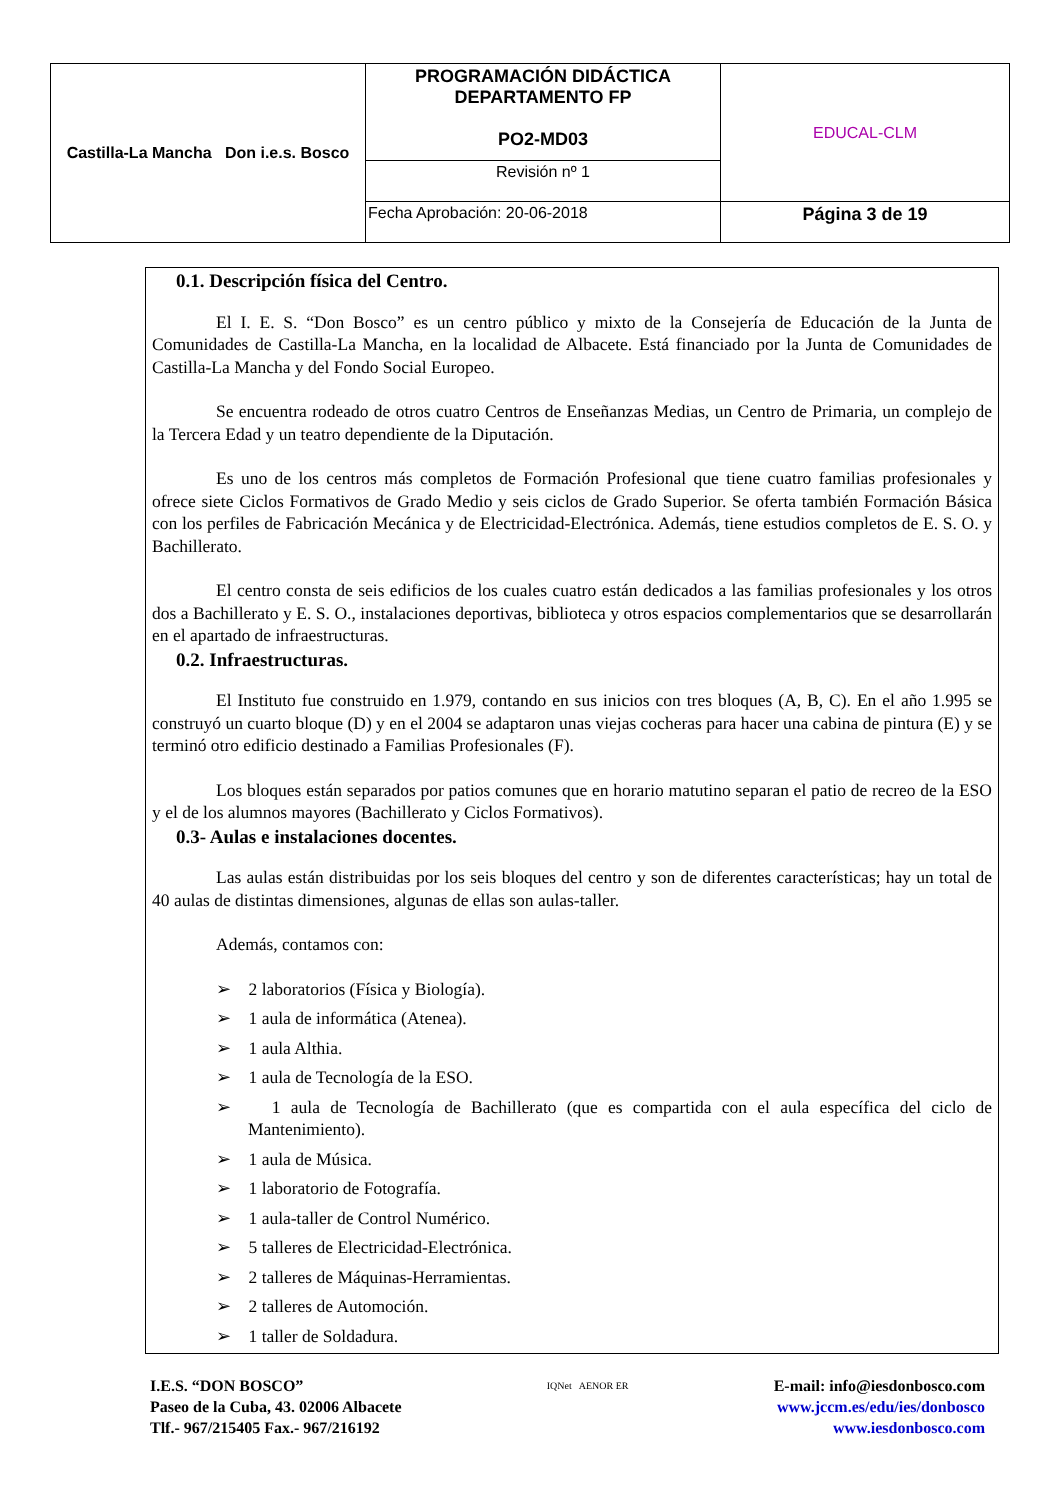| Castilla-La Mancha Don i.e.s. Bosco | PROGRAMACIÓN DIDÁCTICA DEPARTAMENTO FP PO2-MD03 | EDUCAL-CLM |
| | Revisión nº 1 | |
| | Fecha Aprobación: 20-06-2018 | Página 3 de 19 |
0.1. Descripción física del Centro.
El I. E. S. “Don Bosco” es un centro público y mixto de la Consejería de Educación de la Junta de Comunidades de Castilla-La Mancha, en la localidad de Albacete. Está financiado por la Junta de Comunidades de Castilla-La Mancha y del Fondo Social Europeo.
Se encuentra rodeado de otros cuatro Centros de Enseñanzas Medias, un Centro de Primaria, un complejo de la Tercera Edad y un teatro dependiente de la Diputación.
Es uno de los centros más completos de Formación Profesional que tiene cuatro familias profesionales y ofrece siete Ciclos Formativos de Grado Medio y seis ciclos de Grado Superior. Se oferta también Formación Básica con los perfiles de Fabricación Mecánica y de Electricidad-Electrónica. Además, tiene estudios completos de E. S. O. y Bachillerato.
El centro consta de seis edificios de los cuales cuatro están dedicados a las familias profesionales y los otros dos a Bachillerato y E. S. O., instalaciones deportivas, biblioteca y otros espacios complementarios que se desarrollarán en el apartado de infraestructuras.
0.2. Infraestructuras.
El Instituto fue construido en 1.979, contando en sus inicios con tres bloques (A, B, C). En el año 1.995 se construyó un cuarto bloque (D) y en el 2004 se adaptaron unas viejas cocheras para hacer una cabina de pintura (E) y se terminó otro edificio destinado a Familias Profesionales (F).
Los bloques están separados por patios comunes que en horario matutino separan el patio de recreo de la ESO y el de los alumnos mayores (Bachillerato y Ciclos Formativos).
0.3- Aulas e instalaciones docentes.
Las aulas están distribuidas por los seis bloques del centro y son de diferentes características; hay un total de 40 aulas de distintas dimensiones, algunas de ellas son aulas-taller.
Además, contamos con:
➢ 2 laboratorios (Física y Biología).
➢ 1 aula de informática (Atenea).
➢ 1 aula Althia.
➢ 1 aula de Tecnología de la ESO.
➢ 1 aula de Tecnología de Bachillerato (que es compartida con el aula específica del ciclo de Mantenimiento).
➢ 1 aula de Música.
➢ 1 laboratorio de Fotografía.
➢ 1 aula-taller de Control Numérico.
➢ 5 talleres de Electricidad-Electrónica.
➢ 2 talleres de Máquinas-Herramientas.
➢ 2 talleres de Automoción.
➢ 1 taller de Soldadura.
I.E.S. “DON BOSCO”
Paseo de la Cuba, 43. 02006 Albacete
Tlf.- 967/215405 Fax.- 967/216192
IQNet AENOR ER
E-mail: info@iesdonbosco.com
www.jccm.es/edu/ies/donbosco
www.iesdonbosco.com